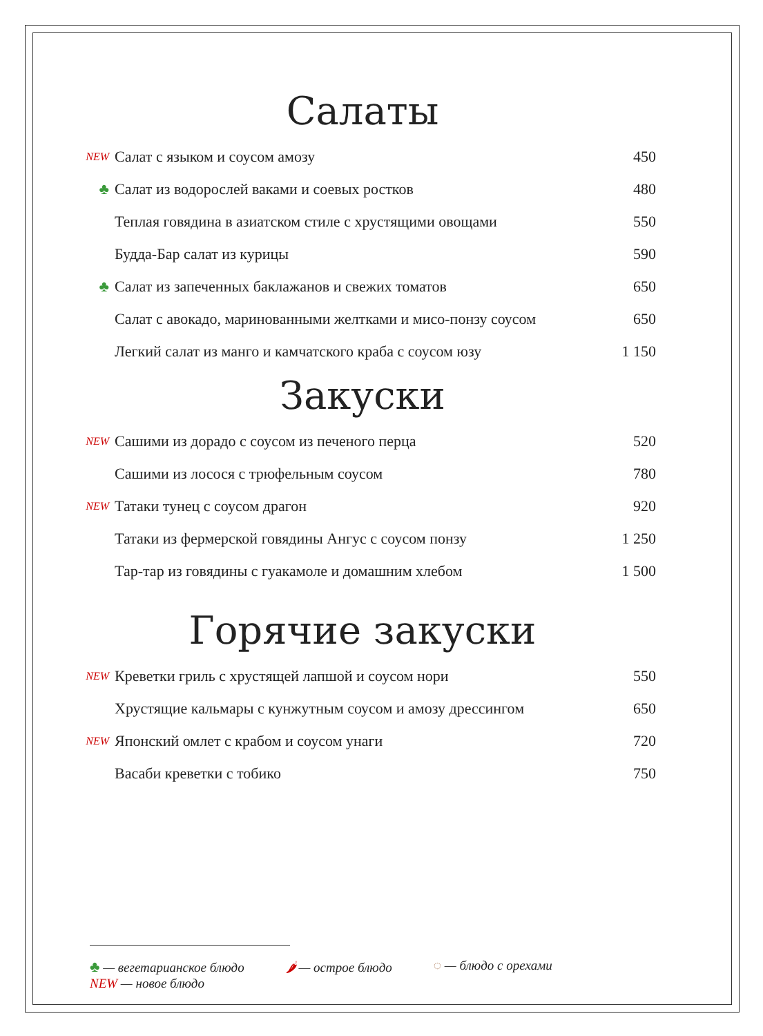Салаты
| NEW | Салат с языком и соусом амозу | 450 |
| ♣ | Салат из водорослей ваками и соевых ростков | 480 |
| | Теплая говядина в азиатском стиле с хрустящими овощами | 550 |
| | Будда-Бар салат из курицы | 590 |
| ♣ | Салат из запеченных баклажанов и свежих томатов | 650 |
| | Салат с авокадо, маринованными желтками и мисо-понзу соусом | 650 |
| | Легкий салат из манго и камчатского краба с соусом юзу | 1 150 |
Закуски
| NEW | Сашими из дорадо с соусом из печеного перца | 520 |
| | Сашими из лосося с трюфельным соусом | 780 |
| NEW | Татаки тунец с соусом драгон | 920 |
| | Татаки из фермерской говядины Ангус с соусом понзу | 1 250 |
| | Тар-тар из говядины с гуакамоле и домашним хлебом | 1 500 |
Горячие закуски
| NEW | Креветки гриль с хрустящей лапшой и соусом нори | 550 |
| | Хрустящие кальмары с кунжутным соусом и амозу дрессингом | 650 |
| NEW | Японский омлет с крабом и соусом унаги | 720 |
| | Васаби креветки с тобико | 750 |
♣ — вегетарианское блюдо
NEW — новое блюдо
🌶 — острое блюдо ◌ — блюдо с орехами